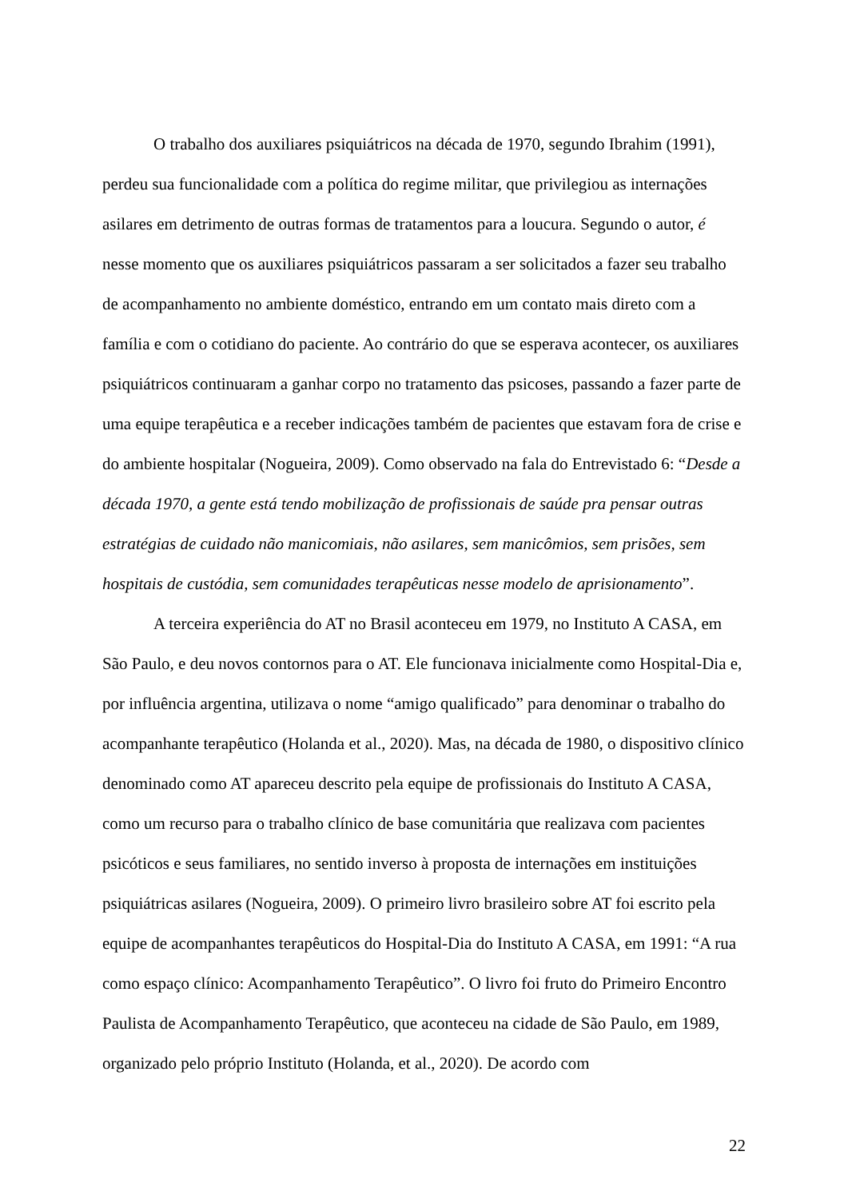O trabalho dos auxiliares psiquiátricos na década de 1970, segundo Ibrahim (1991), perdeu sua funcionalidade com a política do regime militar, que privilegiou as internações asilares em detrimento de outras formas de tratamentos para a loucura. Segundo o autor, é nesse momento que os auxiliares psiquiátricos passaram a ser solicitados a fazer seu trabalho de acompanhamento no ambiente doméstico, entrando em um contato mais direto com a família e com o cotidiano do paciente. Ao contrário do que se esperava acontecer, os auxiliares psiquiátricos continuaram a ganhar corpo no tratamento das psicoses, passando a fazer parte de uma equipe terapêutica e a receber indicações também de pacientes que estavam fora de crise e do ambiente hospitalar (Nogueira, 2009). Como observado na fala do Entrevistado 6: “Desde a década 1970, a gente está tendo mobilização de profissionais de saúde pra pensar outras estratégias de cuidado não manicomiais, não asilares, sem manicômios, sem prisões, sem hospitais de custódia, sem comunidades terapêuticas nesse modelo de aprisionamento”.
A terceira experiência do AT no Brasil aconteceu em 1979, no Instituto A CASA, em São Paulo, e deu novos contornos para o AT. Ele funcionava inicialmente como Hospital-Dia e, por influência argentina, utilizava o nome “amigo qualificado” para denominar o trabalho do acompanhante terapêutico (Holanda et al., 2020). Mas, na década de 1980, o dispositivo clínico denominado como AT apareceu descrito pela equipe de profissionais do Instituto A CASA, como um recurso para o trabalho clínico de base comunitária que realizava com pacientes psicóticos e seus familiares, no sentido inverso à proposta de internações em instituições psiquiátricas asilares (Nogueira, 2009). O primeiro livro brasileiro sobre AT foi escrito pela equipe de acompanhantes terapêuticos do Hospital-Dia do Instituto A CASA, em 1991: “A rua como espaço clínico: Acompanhamento Terapêutico”. O livro foi fruto do Primeiro Encontro Paulista de Acompanhamento Terapêutico, que aconteceu na cidade de São Paulo, em 1989, organizado pelo próprio Instituto (Holanda, et al., 2020). De acordo com
22